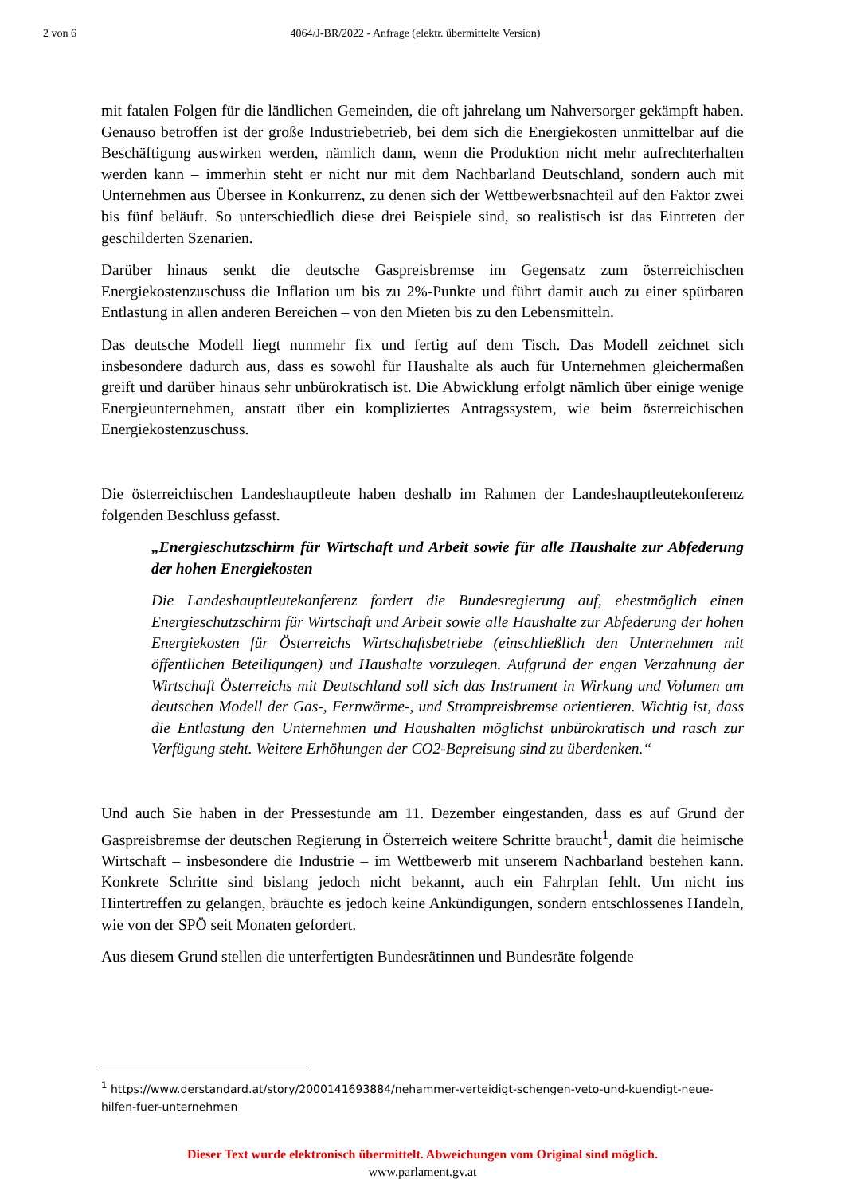2 von 6 4064/J-BR/2022 - Anfrage (elektr. übermittelte Version)
mit fatalen Folgen für die ländlichen Gemeinden, die oft jahrelang um Nahversorger gekämpft haben. Genauso betroffen ist der große Industriebetrieb, bei dem sich die Energiekosten unmittelbar auf die Beschäftigung auswirken werden, nämlich dann, wenn die Produktion nicht mehr aufrechterhalten werden kann – immerhin steht er nicht nur mit dem Nachbarland Deutschland, sondern auch mit Unternehmen aus Übersee in Konkurrenz, zu denen sich der Wettbewerbsnachteil auf den Faktor zwei bis fünf beläuft. So unterschiedlich diese drei Beispiele sind, so realistisch ist das Eintreten der geschilderten Szenarien.
Darüber hinaus senkt die deutsche Gaspreisbremse im Gegensatz zum österreichischen Energiekostenzuschuss die Inflation um bis zu 2%-Punkte und führt damit auch zu einer spürbaren Entlastung in allen anderen Bereichen – von den Mieten bis zu den Lebensmitteln.
Das deutsche Modell liegt nunmehr fix und fertig auf dem Tisch. Das Modell zeichnet sich insbesondere dadurch aus, dass es sowohl für Haushalte als auch für Unternehmen gleichermaßen greift und darüber hinaus sehr unbürokratisch ist. Die Abwicklung erfolgt nämlich über einige wenige Energieunternehmen, anstatt über ein kompliziertes Antragssystem, wie beim österreichischen Energiekostenzuschuss.
Die österreichischen Landeshauptleute haben deshalb im Rahmen der Landeshauptleutekonferenz folgenden Beschluss gefasst.
„Energieschutzschirm für Wirtschaft und Arbeit sowie für alle Haushalte zur Abfederung der hohen Energiekosten
Die Landeshauptleutekonferenz fordert die Bundesregierung auf, ehestmöglich einen Energieschutzschirm für Wirtschaft und Arbeit sowie alle Haushalte zur Abfederung der hohen Energiekosten für Österreichs Wirtschaftsbetriebe (einschließlich den Unternehmen mit öffentlichen Beteiligungen) und Haushalte vorzulegen. Aufgrund der engen Verzahnung der Wirtschaft Österreichs mit Deutschland soll sich das Instrument in Wirkung und Volumen am deutschen Modell der Gas-, Fernwärme-, und Strompreisbremse orientieren. Wichtig ist, dass die Entlastung den Unternehmen und Haushalten möglichst unbürokratisch und rasch zur Verfügung steht. Weitere Erhöhungen der CO2-Bepreisung sind zu überdenken.“
Und auch Sie haben in der Pressestunde am 11. Dezember eingestanden, dass es auf Grund der Gaspreisbremse der deutschen Regierung in Österreich weitere Schritte braucht<sup>1</sup>, damit die heimische Wirtschaft – insbesondere die Industrie – im Wettbewerb mit unserem Nachbarland bestehen kann. Konkrete Schritte sind bislang jedoch nicht bekannt, auch ein Fahrplan fehlt. Um nicht ins Hintertreffen zu gelangen, bräuchte es jedoch keine Ankündigungen, sondern entschlossenes Handeln, wie von der SPÖ seit Monaten gefordert.
Aus diesem Grund stellen die unterfertigten Bundesrätinnen und Bundesräte folgende
<sup>1</sup> https://www.derstandard.at/story/2000141693884/nehammer-verteidigt-schengen-veto-und-kuendigt-neue-hilfen-fuer-unternehmen
Dieser Text wurde elektronisch übermittelt. Abweichungen vom Original sind möglich.
www.parlament.gv.at